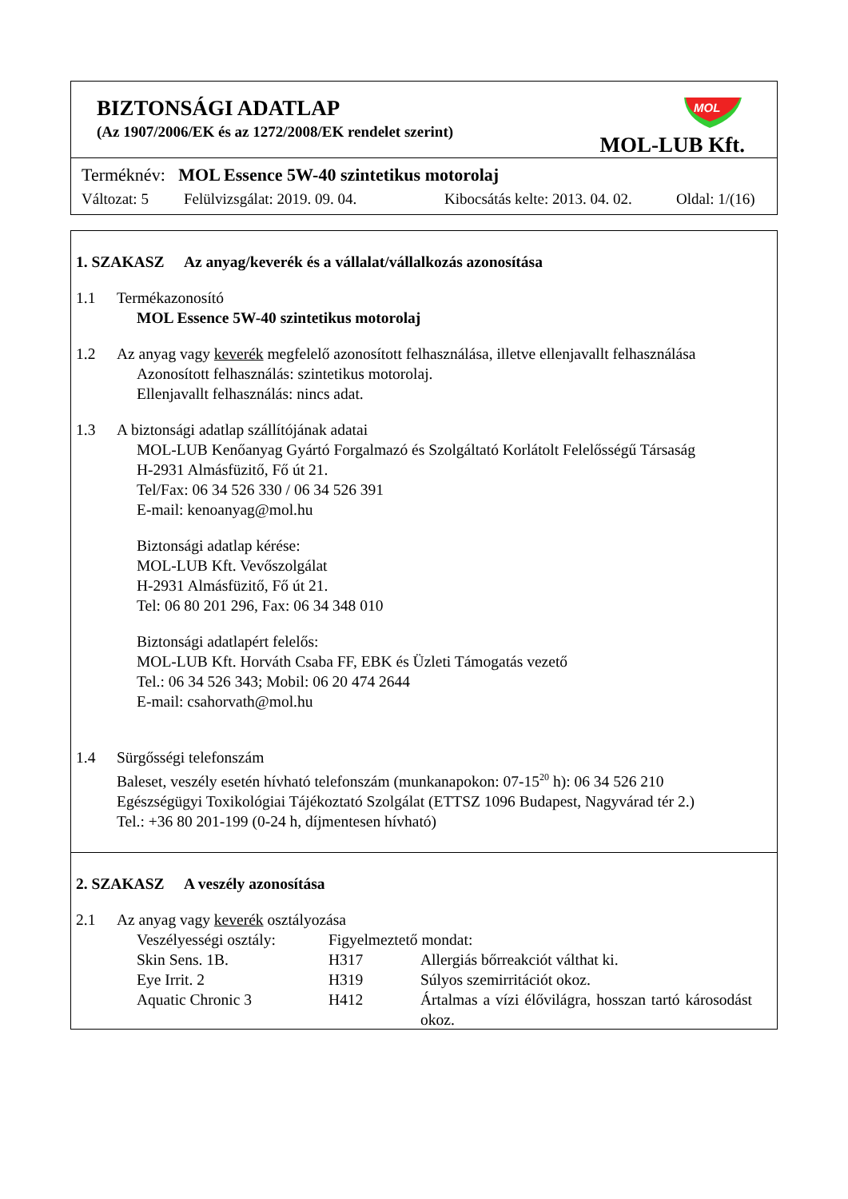BIZTONSÁGI ADATLAP
(Az 1907/2006/EK és az 1272/2008/EK rendelet szerint)
MOL
MOL-LUB Kft.
Terméknév: MOL Essence 5W-40 szintetikus motorolaj
Változat: 5 Felülvizsgálat: 2019. 09. 04. Kibocsátás kelte: 2013. 04. 02. Oldal: 1/(16)
1. SZAKASZ Az anyag/keverék és a vállalat/vállalkozás azonosítása
1.1 Termékazonosító
MOL Essence 5W-40 szintetikus motorolaj
1.2 Az anyag vagy keverék megfelelő azonosított felhasználása, illetve ellenjavallt felhasználása
Azonosított felhasználás: szintetikus motorolaj.
Ellenjavallt felhasználás: nincs adat.
1.3 A biztonsági adatlap szállítójának adatai
MOL-LUB Kenőanyag Gyártó Forgalmazó és Szolgáltató Korlátolt Felelősségű Társaság
H-2931 Almásfüzitő, Fő út 21.
Tel/Fax: 06 34 526 330 / 06 34 526 391
E-mail: kenoanyag@mol.hu
Biztonsági adatlap kérése:
MOL-LUB Kft. Vevőszolgálat
H-2931 Almásfüzitő, Fő út 21.
Tel: 06 80 201 296, Fax: 06 34 348 010
Biztonsági adatlapért felelős:
MOL-LUB Kft. Horváth Csaba FF, EBK és Üzleti Támogatás vezető
Tel.: 06 34 526 343; Mobil: 06 20 474 2644
E-mail: csahorvath@mol.hu
1.4 Sürgősségi telefonszám
Baleset, veszély esetén hívható telefonszám (munkanapokon: 07-15<sup>20</sup> h): 06 34 526 210
Egészségügyi Toxikológiai Tájékoztató Szolgálat (ETTSZ 1096 Budapest, Nagyvárad tér 2.)
Tel.: +36 80 201-199 (0-24 h, díjmentesen hívható)
2. SZAKASZ A veszély azonosítása
2.1 Az anyag vagy keverék osztályozása
Veszélyességi osztály: Figyelmeztető mondat:
Skin Sens. 1B. H317 Allergiás bőrreakciót válthat ki.
Eye Irrit. 2 H319 Súlyos szemirritációt okoz.
Aquatic Chronic 3 H412 Ártalmas a vízi élővilágra, hosszan tartó károsodást okoz.